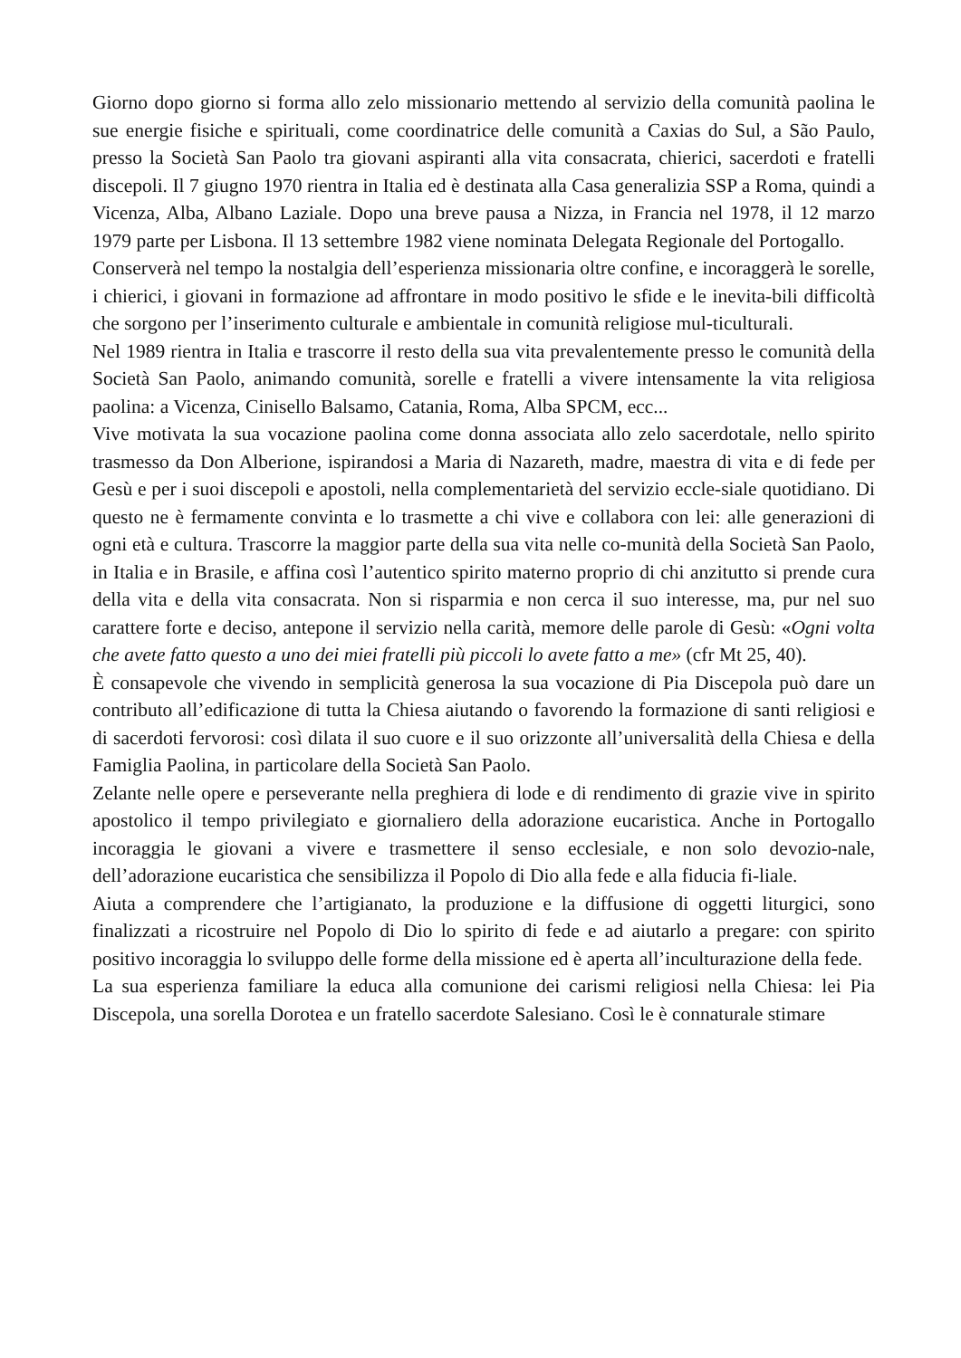Giorno dopo giorno si forma allo zelo missionario mettendo al servizio della comunità paolina le sue energie fisiche e spirituali, come coordinatrice delle comunità a Caxias do Sul, a São Paulo, presso la Società San Paolo tra giovani aspiranti alla vita consacrata, chierici, sacerdoti e fratelli discepoli. Il 7 giugno 1970 rientra in Italia ed è destinata alla Casa generalizia SSP a Roma, quindi a Vicenza, Alba, Albano Laziale. Dopo una breve pausa a Nizza, in Francia nel 1978, il 12 marzo 1979 parte per Lisbona. Il 13 settembre 1982 viene nominata Delegata Regionale del Portogallo.
Conserverà nel tempo la nostalgia dell’esperienza missionaria oltre confine, e incoraggerà le sorelle, i chierici, i giovani in formazione ad affrontare in modo positivo le sfide e le inevita-bili difficoltà che sorgono per l’inserimento culturale e ambientale in comunità religiose mul-ticulturali.
Nel 1989 rientra in Italia e trascorre il resto della sua vita prevalentemente presso le comunità della Società San Paolo, animando comunità, sorelle e fratelli a vivere intensamente la vita religiosa paolina: a Vicenza, Cinisello Balsamo, Catania, Roma, Alba SPCM, ecc...
Vive motivata la sua vocazione paolina come donna associata allo zelo sacerdotale, nello spirito trasmesso da Don Alberione, ispirandosi a Maria di Nazareth, madre, maestra di vita e di fede per Gesù e per i suoi discepoli e apostoli, nella complementarietà del servizio eccle-siale quotidiano. Di questo ne è fermamente convinta e lo trasmette a chi vive e collabora con lei: alle generazioni di ogni età e cultura. Trascorre la maggior parte della sua vita nelle co-munità della Società San Paolo, in Italia e in Brasile, e affina così l’autentico spirito materno proprio di chi anzitutto si prende cura della vita e della vita consacrata. Non si risparmia e non cerca il suo interesse, ma, pur nel suo carattere forte e deciso, antepone il servizio nella carità, memore delle parole di Gesù: «Ogni volta che avete fatto questo a uno dei miei fratelli più piccoli lo avete fatto a me» (cfr Mt 25, 40).
È consapevole che vivendo in semplicità generosa la sua vocazione di Pia Discepola può dare un contributo all’edificazione di tutta la Chiesa aiutando o favorendo la formazione di santi religiosi e di sacerdoti fervorosi: così dilata il suo cuore e il suo orizzonte all’universalità della Chiesa e della Famiglia Paolina, in particolare della Società San Paolo.
Zelante nelle opere e perseverante nella preghiera di lode e di rendimento di grazie vive in spirito apostolico il tempo privilegiato e giornaliero della adorazione eucaristica. Anche in Portogallo incoraggia le giovani a vivere e trasmettere il senso ecclesiale, e non solo devozio-nale, dell’adorazione eucaristica che sensibilizza il Popolo di Dio alla fede e alla fiducia fi-liale.
Aiuta a comprendere che l’artigianato, la produzione e la diffusione di oggetti liturgici, sono finalizzati a ricostruire nel Popolo di Dio lo spirito di fede e ad aiutarlo a pregare: con spirito positivo incoraggia lo sviluppo delle forme della missione ed è aperta all’inculturazione della fede.
La sua esperienza familiare la educa alla comunione dei carismi religiosi nella Chiesa: lei Pia Discepola, una sorella Dorotea e un fratello sacerdote Salesiano. Così le è connaturale stimare